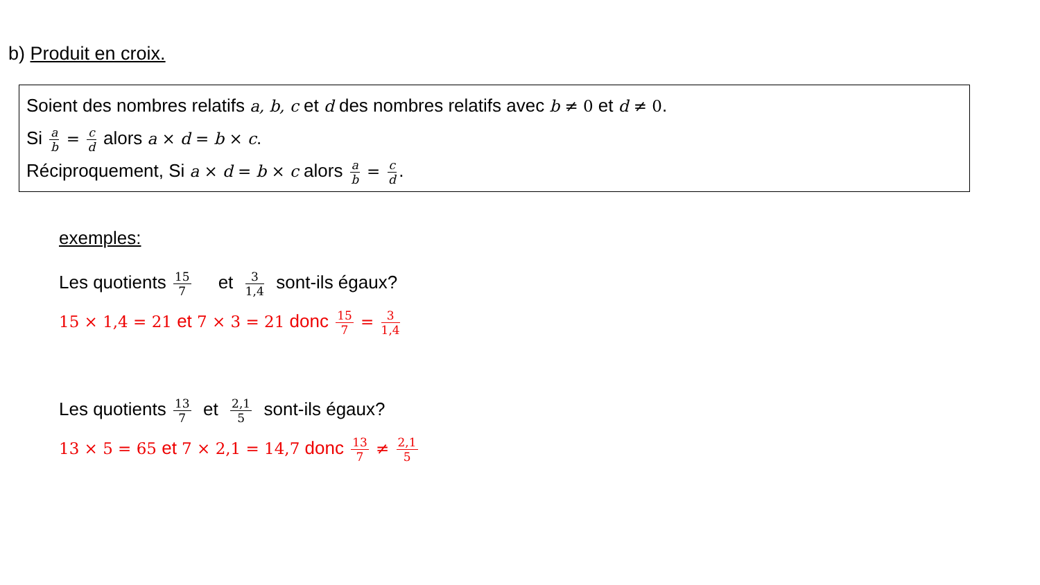b) Produit en croix.
Soient des nombres relatifs a, b, c et d des nombres relatifs avec b ≠ 0 et d ≠ 0.
Si a b = c d alors a × d = b × c.
Réciproquement, Si a × d = b × c alors a b = c d.
exemples:
Les quotients 15 7 et 3 1,4 sont-ils égaux?
15 × 1,4 = 21 et 7 × 3 = 21 donc 15 7 = 3 1,4
Les quotients 13 7 et 2,1 5 sont-ils égaux?
13 × 5 = 65 et 7 × 2,1 = 14,7 donc 13 7 ≠ 2,1 5